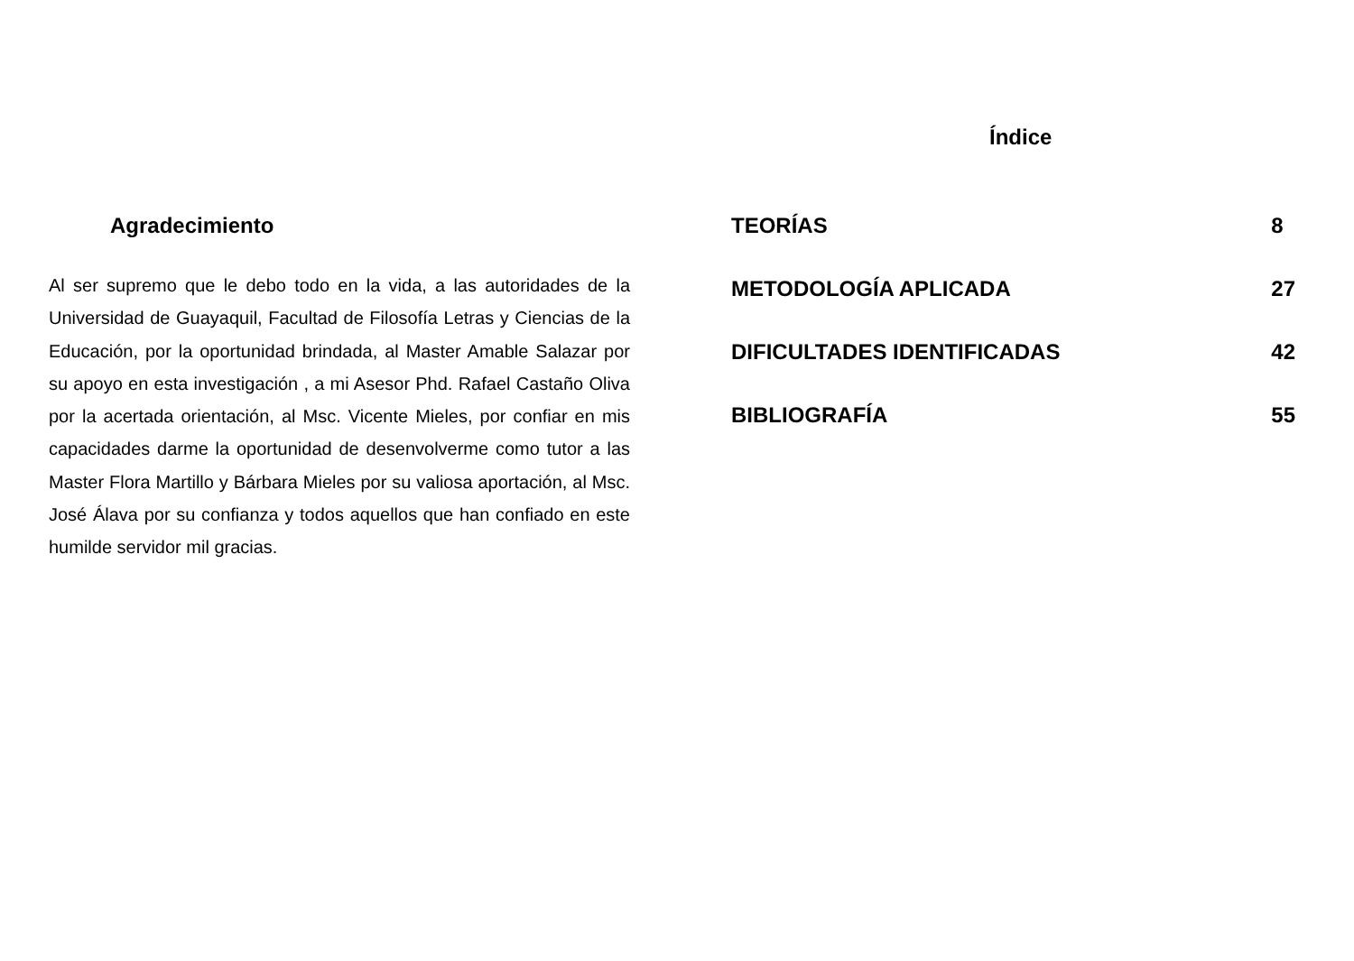Agradecimiento
Al ser supremo que le debo todo en la vida, a las autoridades de la Universidad de Guayaquil, Facultad de Filosofía Letras y Ciencias de la Educación, por la oportunidad brindada, al Master Amable Salazar por su apoyo en esta investigación , a mi Asesor Phd. Rafael Castaño Oliva por la acertada orientación, al Msc. Vicente Mieles, por confiar en mis capacidades darme la oportunidad de desenvolverme como tutor a las Master Flora Martillo y Bárbara Mieles por su valiosa aportación, al Msc. José Álava por su confianza y todos aquellos que han confiado en este humilde servidor mil gracias.
Índice
TEORÍAS 8
METODOLOGÍA APLICADA 27
DIFICULTADES IDENTIFICADAS 42
BIBLIOGRAFÍA 55